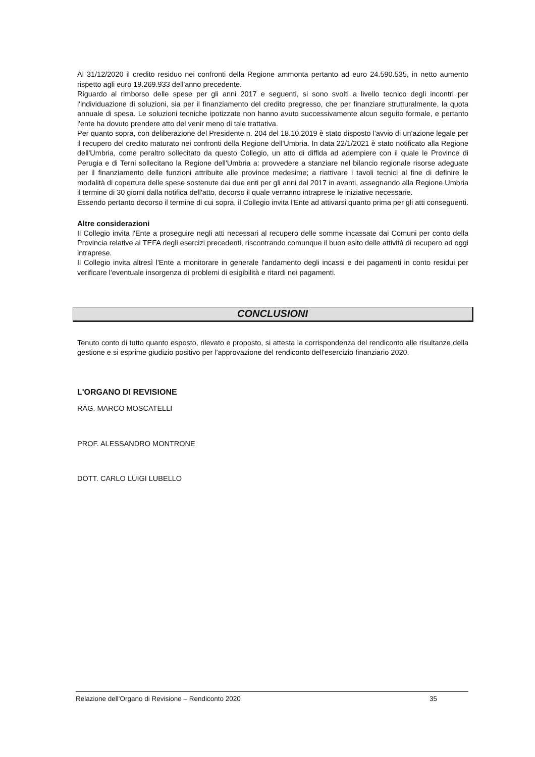Al 31/12/2020 il credito residuo nei confronti della Regione ammonta pertanto ad euro 24.590.535, in netto aumento rispetto agli euro 19.269.933 dell'anno precedente.
Riguardo al rimborso delle spese per gli anni 2017 e seguenti, si sono svolti a livello tecnico degli incontri per l'individuazione di soluzioni, sia per il finanziamento del credito pregresso, che per finanziare strutturalmente, la quota annuale di spesa. Le soluzioni tecniche ipotizzate non hanno avuto successivamente alcun seguito formale, e pertanto l'ente ha dovuto prendere atto del venir meno di tale trattativa.
Per quanto sopra, con deliberazione del Presidente n. 204 del 18.10.2019 è stato disposto l'avvio di un'azione legale per il recupero del credito maturato nei confronti della Regione dell'Umbria. In data 22/1/2021 è stato notificato alla Regione dell'Umbria, come peraltro sollecitato da questo Collegio, un atto di diffida ad adempiere con il quale le Province di Perugia e di Terni sollecitano la Regione dell'Umbria a: provvedere a stanziare nel bilancio regionale risorse adeguate per il finanziamento delle funzioni attribuite alle province medesime; a riattivare i tavoli tecnici al fine di definire le modalità di copertura delle spese sostenute dai due enti per gli anni dal 2017 in avanti, assegnando alla Regione Umbria il termine di 30 giorni dalla notifica dell'atto, decorso il quale verranno intraprese le iniziative necessarie.
Essendo pertanto decorso il termine di cui sopra, il Collegio invita l'Ente ad attivarsi quanto prima per gli atti conseguenti.
Altre considerazioni
Il Collegio invita l'Ente a proseguire negli atti necessari al recupero delle somme incassate dai Comuni per conto della Provincia relative al TEFA degli esercizi precedenti, riscontrando comunque il buon esito delle attività di recupero ad oggi intraprese.
Il Collegio invita altresì l'Ente a monitorare in generale l'andamento degli incassi e dei pagamenti in conto residui per verificare l'eventuale insorgenza di problemi di esigibilità e ritardi nei pagamenti.
CONCLUSIONI
Tenuto conto di tutto quanto esposto, rilevato e proposto, si attesta la corrispondenza del rendiconto alle risultanze della gestione e si esprime giudizio positivo per l'approvazione del rendiconto dell'esercizio finanziario 2020.
L'ORGANO DI REVISIONE
RAG. MARCO MOSCATELLI
PROF. ALESSANDRO MONTRONE
DOTT. CARLO LUIGI LUBELLO
Relazione dell'Organo di Revisione – Rendiconto 2020 35